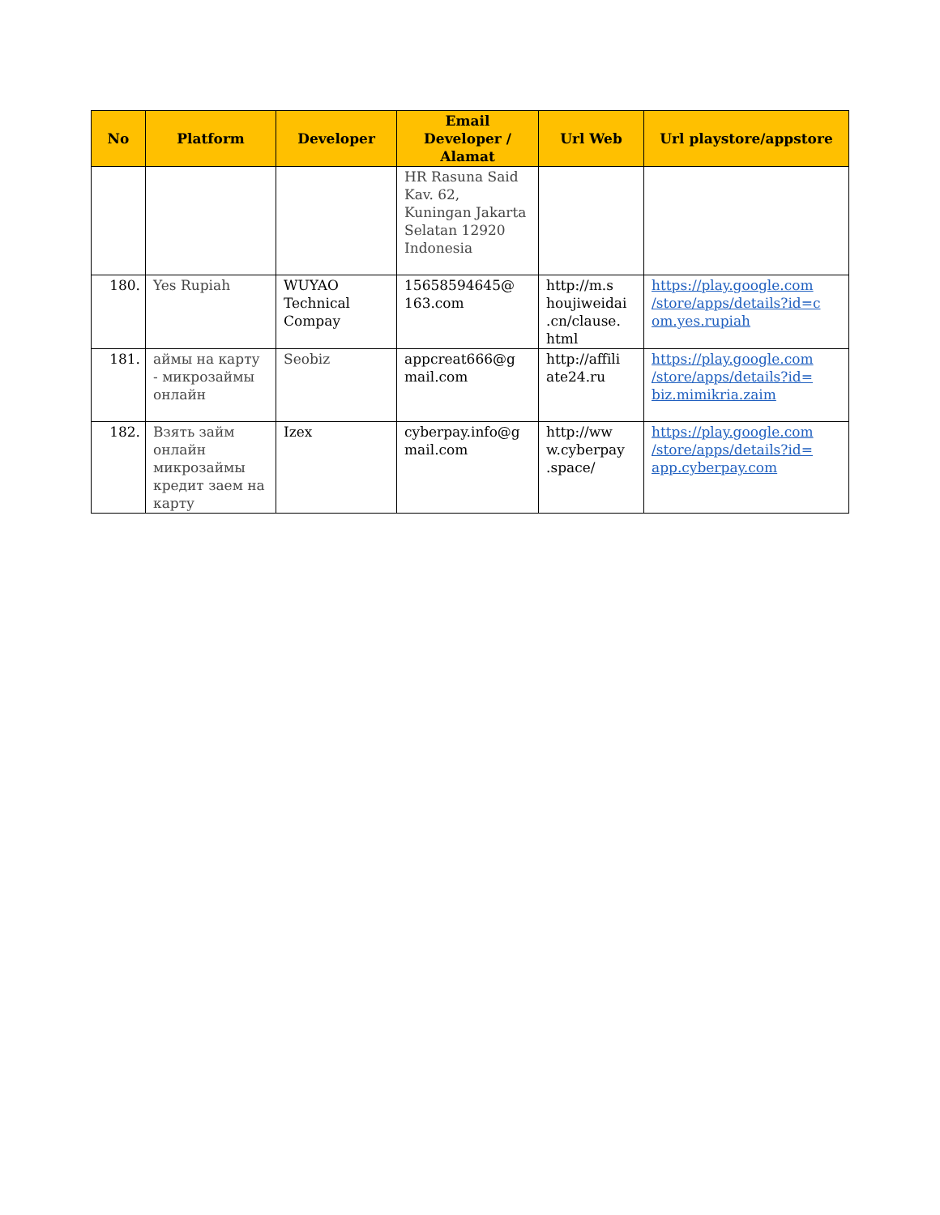| No | Platform | Developer | Email Developer / Alamat | Url Web | Url playstore/appstore |
| --- | --- | --- | --- | --- | --- |
| | | | HR Rasuna Said Kav. 62, Kuningan Jakarta Selatan 12920 Indonesia | | |
| 180. | Yes Rupiah | WUYAO Technical Compay | 15658594645@ 163.com | http://m.s houjiweidai .cn/clause. html | https://play.google.com /store/apps/details?id=c om.yes.rupiah |
| 181. | аймы на карту - микрозаймы онлайн | Seobiz | appcreat666@g mail.com | http://affili ate24.ru | https://play.google.com /store/apps/details?id= biz.mimikria.zaim |
| 182. | Взять займ онлайн микрозаймы кредит заем на карту | Izex | cyberpay.info@g mail.com | http://ww w.cyberpay .space/ | https://play.google.com /store/apps/details?id= app.cyberpay.com |